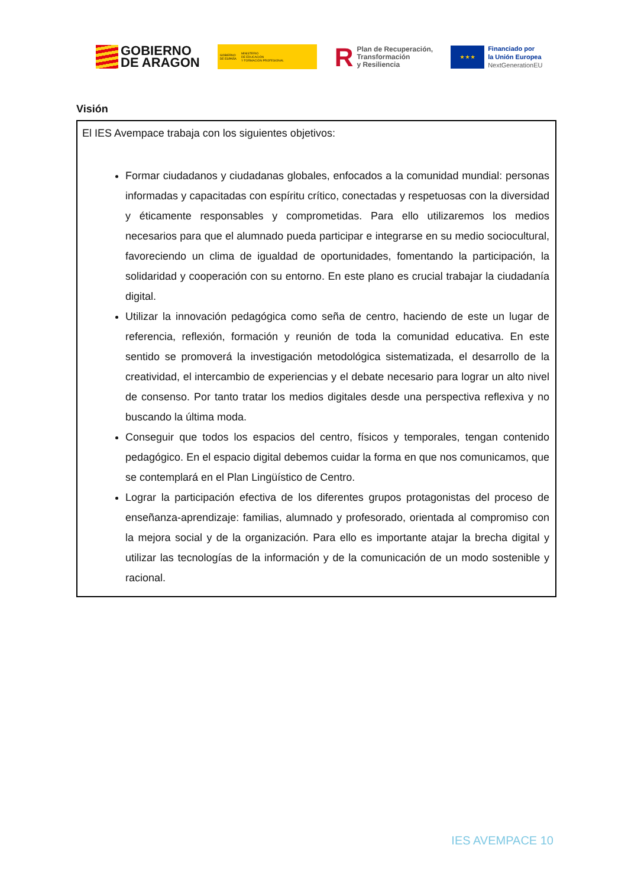GOBIERNO
DE ARAGON
GOBIERNO
DE ESPAÑA
MINISTERIO
DE EDUCACIÓN
Y FORMACIÓN PROFESIONAL
R
Plan de Recuperación,
Transformación
y Resiliencia
★ ★ ★
Financiado por
la Unión Europea
NextGenerationEU
Visión
El IES Avempace trabaja con los siguientes objetivos:
Formar ciudadanos y ciudadanas globales, enfocados a la comunidad mundial: personas informadas y capacitadas con espíritu crítico, conectadas y respetuosas con la diversidad y éticamente responsables y comprometidas. Para ello utilizaremos los medios necesarios para que el alumnado pueda participar e integrarse en su medio sociocultural, favoreciendo un clima de igualdad de oportunidades, fomentando la participación, la solidaridad y cooperación con su entorno. En este plano es crucial trabajar la ciudadanía digital.
Utilizar la innovación pedagógica como seña de centro, haciendo de este un lugar de referencia, reflexión, formación y reunión de toda la comunidad educativa. En este sentido se promoverá la investigación metodológica sistematizada, el desarrollo de la creatividad, el intercambio de experiencias y el debate necesario para lograr un alto nivel de consenso. Por tanto tratar los medios digitales desde una perspectiva reflexiva y no buscando la última moda.
Conseguir que todos los espacios del centro, físicos y temporales, tengan contenido pedagógico. En el espacio digital debemos cuidar la forma en que nos comunicamos, que se contemplará en el Plan Lingüístico de Centro.
Lograr la participación efectiva de los diferentes grupos protagonistas del proceso de enseñanza-aprendizaje: familias, alumnado y profesorado, orientada al compromiso con la mejora social y de la organización. Para ello es importante atajar la brecha digital y utilizar las tecnologías de la información y de la comunicación de un modo sostenible y racional.
IES AVEMPACE 10